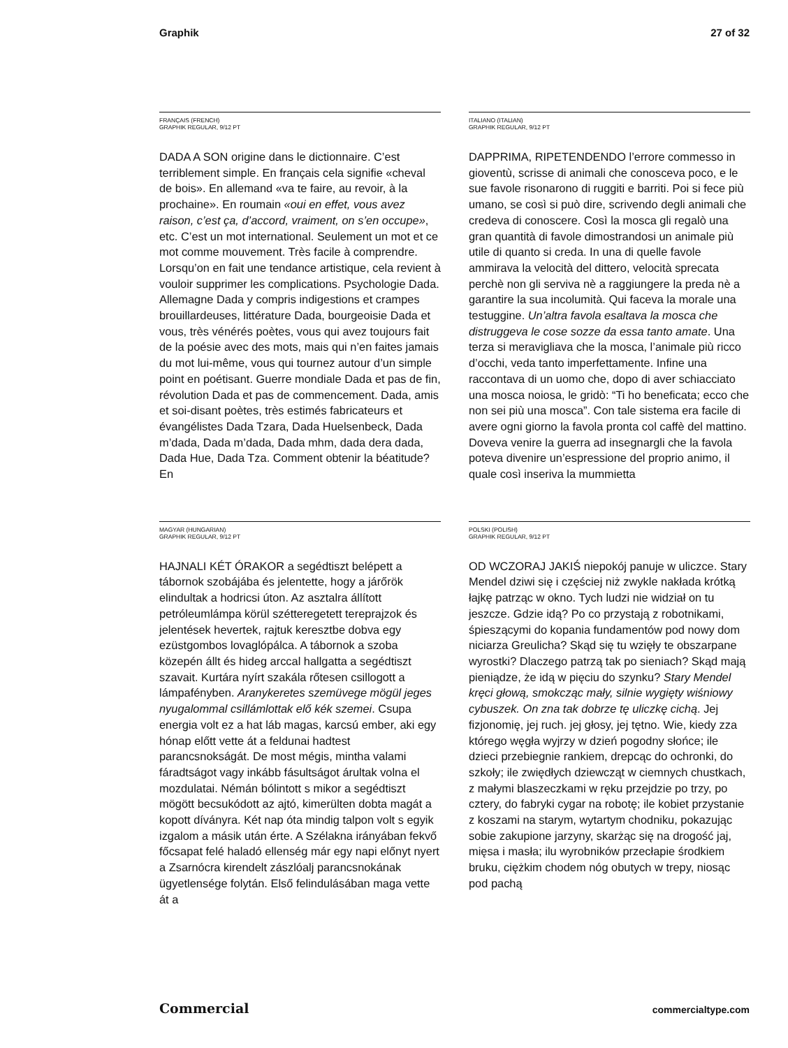Graphik 27 of 32
FRANÇAIS (FRENCH)
GRAPHIK REGULAR, 9/12 PT
DADA A SON origine dans le dictionnaire. C’est terriblement simple. En français cela signifie «cheval de bois». En allemand «va te faire, au revoir, à la prochaine». En roumain «oui en effet, vous avez raison, c’est ça, d’accord, vraiment, on s’en occupe», etc. C’est un mot international. Seulement un mot et ce mot comme mouvement. Très facile à comprendre. Lorsqu’on en fait une tendance artistique, cela revient à vouloir supprimer les complications. Psychologie Dada. Allemagne Dada y compris indigestions et crampes brouillardeuses, littérature Dada, bourgeoisie Dada et vous, très vénérés poètes, vous qui avez toujours fait de la poésie avec des mots, mais qui n’en faites jamais du mot lui-même, vous qui tournez autour d’un simple point en poétisant. Guerre mondiale Dada et pas de fin, révolution Dada et pas de commencement. Dada, amis et soi-disant poètes, très estimés fabricateurs et évangélistes Dada Tzara, Dada Huelsenbeck, Dada m’dada, Dada m’dada, Dada mhm, dada dera dada, Dada Hue, Dada Tza. Comment obtenir la béatitude? En
ITALIANO (ITALIAN)
GRAPHIK REGULAR, 9/12 PT
DAPPRIMA, RIPETENDENDO l’errore commesso in gioventù, scrisse di animali che conosceva poco, e le sue favole risonarono di ruggiti e barriti. Poi si fece più umano, se così si può dire, scrivendo degli animali che credeva di conoscere. Così la mosca gli regalò una gran quantità di favole dimostrandosi un animale più utile di quanto si creda. In una di quelle favole ammirava la velocità del dittero, velocità sprecata perchè non gli serviva nè a raggiungere la preda nè a garantire la sua incolumità. Qui faceva la morale una testuggine. Un’altra favola esaltava la mosca che distruggeva le cose sozze da essa tanto amate. Una terza si meravigliava che la mosca, l’animale più ricco d’occhi, veda tanto imperfettamente. Infine una raccontava di un uomo che, dopo di aver schiacciato una mosca noiosa, le gridò: “Ti ho beneficata; ecco che non sei più una mosca”. Con tale sistema era facile di avere ogni giorno la favola pronta col caffè del mattino. Doveva venire la guerra ad insegnargli che la favola poteva divenire un’espressione del proprio animo, il quale così inseriva la mummietta
MAGYAR (HUNGARIAN)
GRAPHIK REGULAR, 9/12 PT
HAJNALI KÉT ÓRAKOR a segédtiszt belépett a tábornok szobájába és jelentette, hogy a járőrök elindultak a hodricsi úton. Az asztalra állított petróleumlámpa körül szétteregetett tereprajzok és jelentések hevertek, rajtuk keresztbe dobva egy ezüstgombos lovaglópálca. A tábornok a szoba közepén állt és hideg arccal hallgatta a segédtiszt szavait. Kurtára nyírt szakála rőtesen csillogott a lámpafényben. Aranykeretes szemüvege mögül jeges nyugalommal csillámlottak elő kék szemei. Csupa energia volt ez a hat láb magas, karcsú ember, aki egy hónap előtt vette át a feldunai hadtest parancsnokságát. De most mégis, mintha valami fáradtságot vagy inkább fásultságot árultak volna el mozdulatai. Némán bólintott s mikor a segédtiszt mögött becsukódott az ajtó, kimerülten dobta magát a kopott díványra. Két nap óta mindig talpon volt s egyik izgalom a másik után érte. A Szélakna irányában fekvő főcsapat felé haladó ellenség már egy napi előnyt nyert a Zsarnócra kirendelt zászlóalj parancsnokának ügyetlensége folytán. Első felindulásában maga vette át a
POLSKI (POLISH)
GRAPHIK REGULAR, 9/12 PT
OD WCZORAJ JAKIŚ niepokój panuje w uliczce. Stary Mendel dziwi się i częściej niż zwykle nakłada krótką łajkę patrząc w okno. Tych ludzi nie widział on tu jeszcze. Gdzie idą? Po co przystają z robotnikami, śpieszącymi do kopania fundamentów pod nowy dom niciarza Greulicha? Skąd się tu wzięły te obszarpane wyrostki? Dlaczego patrzą tak po sieniach? Skąd mają pieniądze, że idą w pięciu do szynku? Stary Mendel kręci głową, smokcząc mały, silnie wygięty wiśniowy cybuszek. On zna tak dobrze tę uliczkę cichą. Jej fizjonomię, jej ruch. jej głosy, jej tętno. Wie, kiedy zza którego węgła wyjrzy w dzień pogodny słońce; ile dzieci przebiegnie rankiem, drepcąc do ochronki, do szkoły; ile zwiędłych dziewcząt w ciemnych chustkach, z małymi blaszeczkami w ręku przejdzie po trzy, po cztery, do fabryki cygar na robotę; ile kobiet przystanie z koszami na starym, wytartym chodniku, pokazując sobie zakupione jarzyny, skarżąc się na drogość jaj, mięsa i masła; ilu wyrobników przecłapie środkiem bruku, ciężkim chodem nóg obutych w trepy, niosąc pod pachą
Commercial commercialtype.com